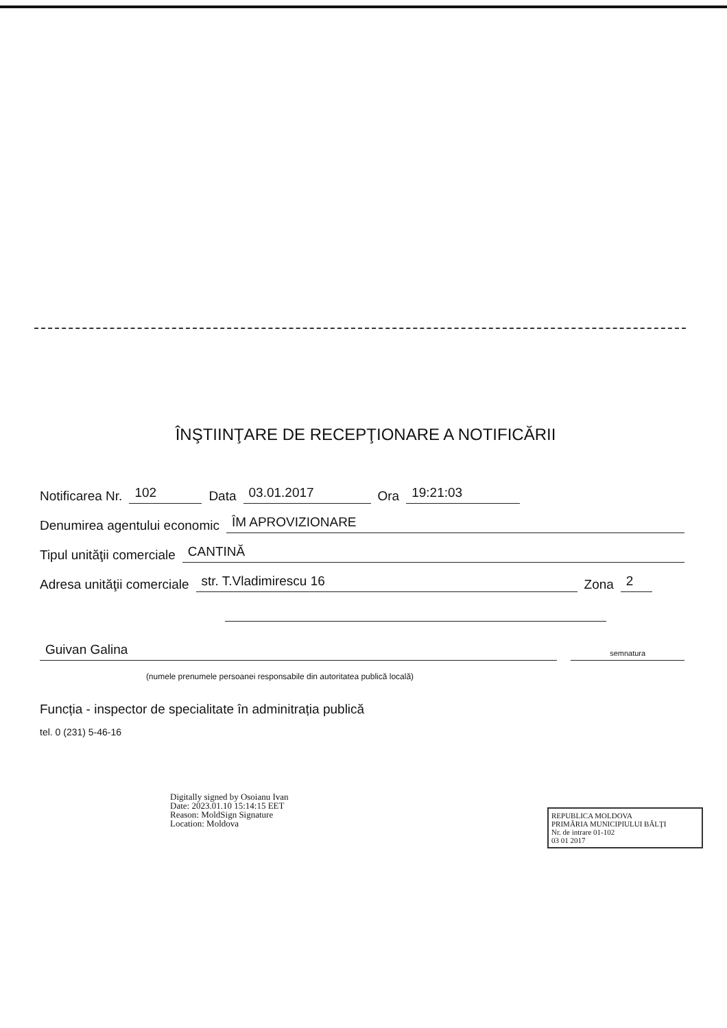ÎNŞTIINŢARE DE RECEPŢIONARE A NOTIFICĂRII
Notificarea Nr. 102 Data 03.01.2017 Ora 19:21:03
Denumirea agentului economic ÎM APROVIZIONARE
Tipul unităţii comerciale CANTINĂ
Adresa unităţii comerciale str. T.Vladimirescu 16 Zona 2
Guivan Galina semnatura
(numele prenumele persoanei responsabile din autoritatea publică locală)
Funcția - inspector de specialitate în adminitrația publică
tel. 0 (231) 5-46-16
Digitally signed by Osoianu Ivan
Date: 2023.01.10 15:14:15 EET
Reason: MoldSign Signature
Location: Moldova
REPUBLICA MOLDOVA
PRIMĂRIA MUNICIPIULUI BĂLŢI
Nr. de intrare 01-102
03 01 2017